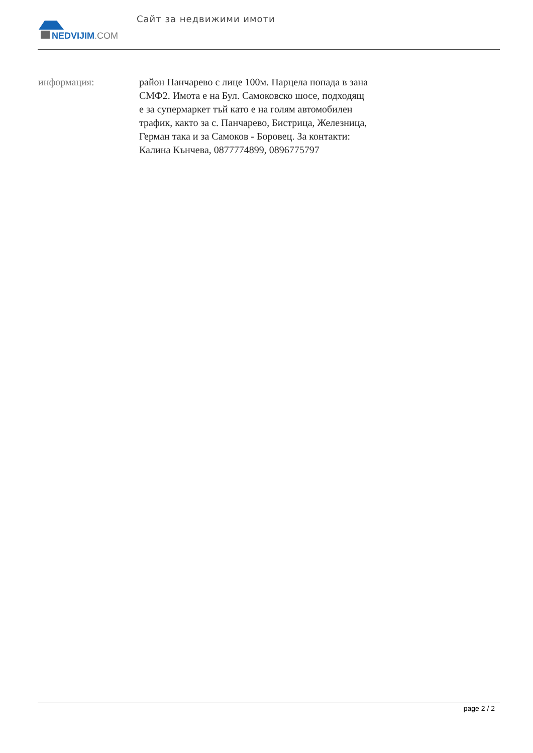NEDVIJIM.COM
Сайт за недвижими имоти
информация: район Панчарево с лице 100м. Парцела попада в зана СМФ2. Имота е на Бул. Самоковско шосе, подходящ е за супермаркет тъй като е на голям автомобилен трафик, както за с. Панчарево, Бистрица, Железница, Герман така и за Самоков - Боровец. За контакти: Калина Кънчева, 0877774899, 0896775797
page 2 / 2